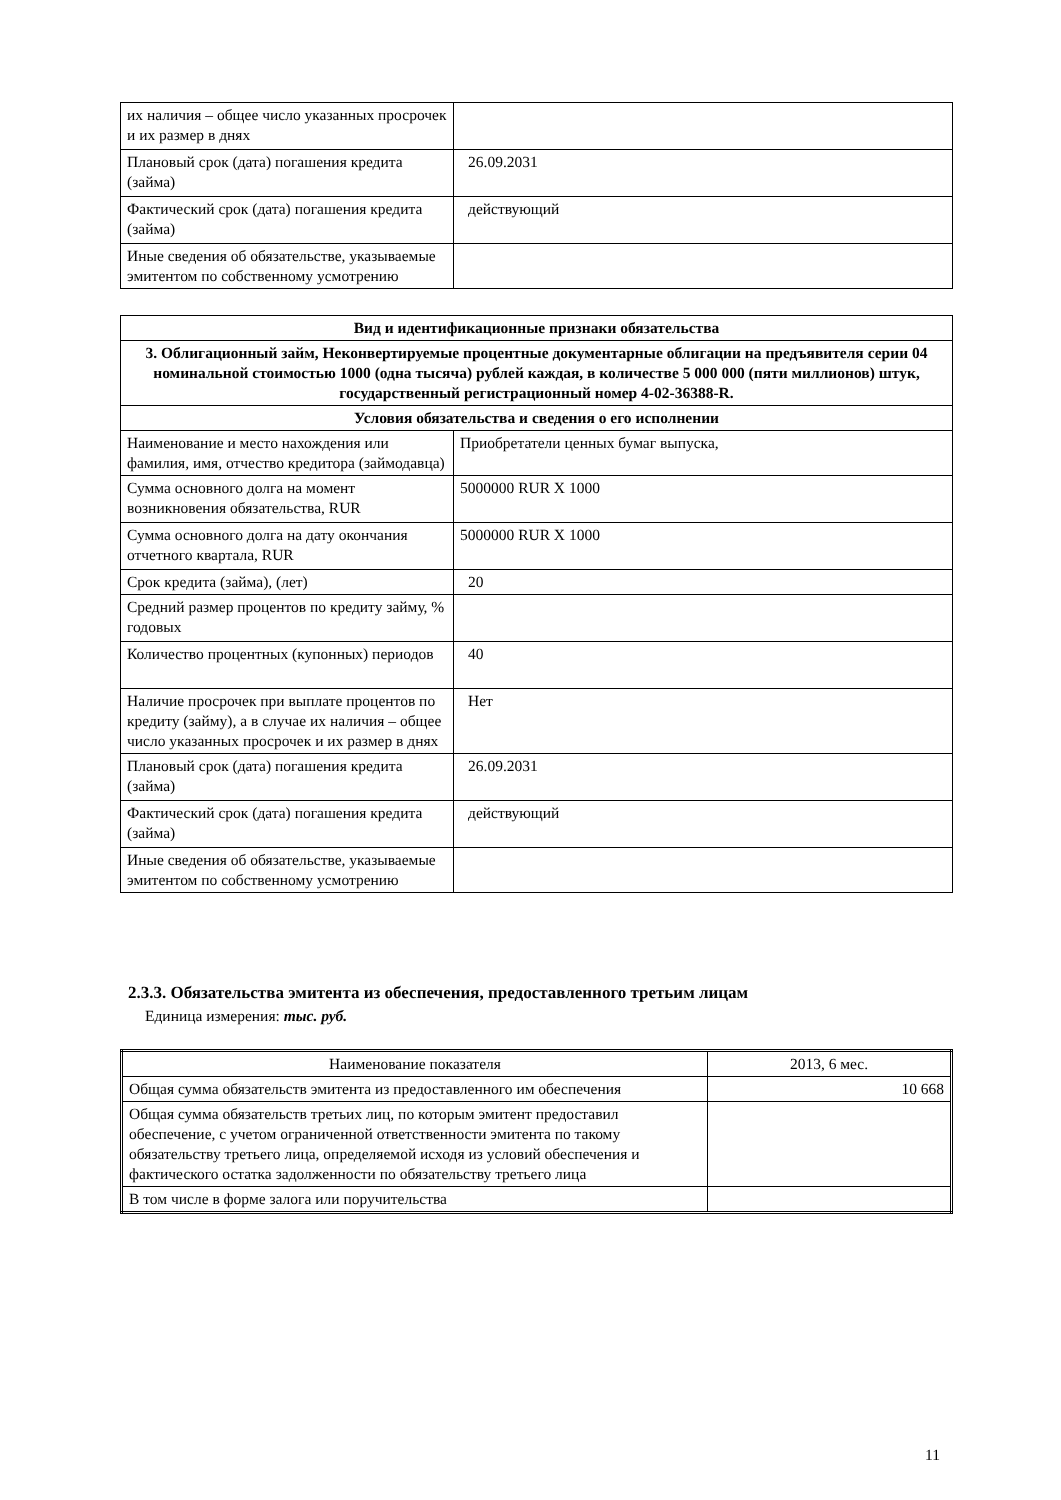| их наличия – общее число указанных просрочек и их размер в днях | |
| Плановый срок (дата) погашения кредита (займа) | 26.09.2031 |
| Фактический срок (дата) погашения кредита (займа) | действующий |
| Иные сведения об обязательстве, указываемые эмитентом по собственному усмотрению | |
| Вид и идентификационные признаки обязательства | |
| --- | --- |
| 3. Облигационный займ, Неконвертируемые процентные документарные облигации на предъявителя серии 04 номинальной стоимостью 1000 (одна тысяча) рублей каждая, в количестве 5 000 000 (пяти миллионов) штук, государственный регистрационный номер 4-02-36388-R. | |
| Условия обязательства и сведения о его исполнении | |
| Наименование и место нахождения или фамилия, имя, отчество кредитора (займодавца) | Приобретатели ценных бумаг выпуска, |
| Сумма основного долга на момент возникновения обязательства, RUR | 5000000 RUR X 1000 |
| Сумма основного долга на дату окончания отчетного квартала, RUR | 5000000 RUR X 1000 |
| Срок кредита (займа), (лет) | 20 |
| Средний размер процентов по кредиту займу, % годовых | |
| Количество процентных (купонных) периодов | 40 |
| Наличие просрочек при выплате процентов по кредиту (займу), а в случае их наличия – общее число указанных просрочек и их размер в днях | Нет |
| Плановый срок (дата) погашения кредита (займа) | 26.09.2031 |
| Фактический срок (дата) погашения кредита (займа) | действующий |
| Иные сведения об обязательстве, указываемые эмитентом по собственному усмотрению | |
2.3.3. Обязательства эмитента из обеспечения, предоставленного третьим лицам
Единица измерения: тыс. руб.
| Наименование показателя | 2013, 6 мес. |
| Общая сумма обязательств эмитента из предоставленного им обеспечения | 10 668 |
| Общая сумма обязательств третьих лиц, по которым эмитент предоставил обеспечение, с учетом ограниченной ответственности эмитента по такому обязательству третьего лица, определяемой исходя из условий обеспечения и фактического остатка задолженности по обязательству третьего лица | |
| В том числе в форме залога или поручительства | |
11